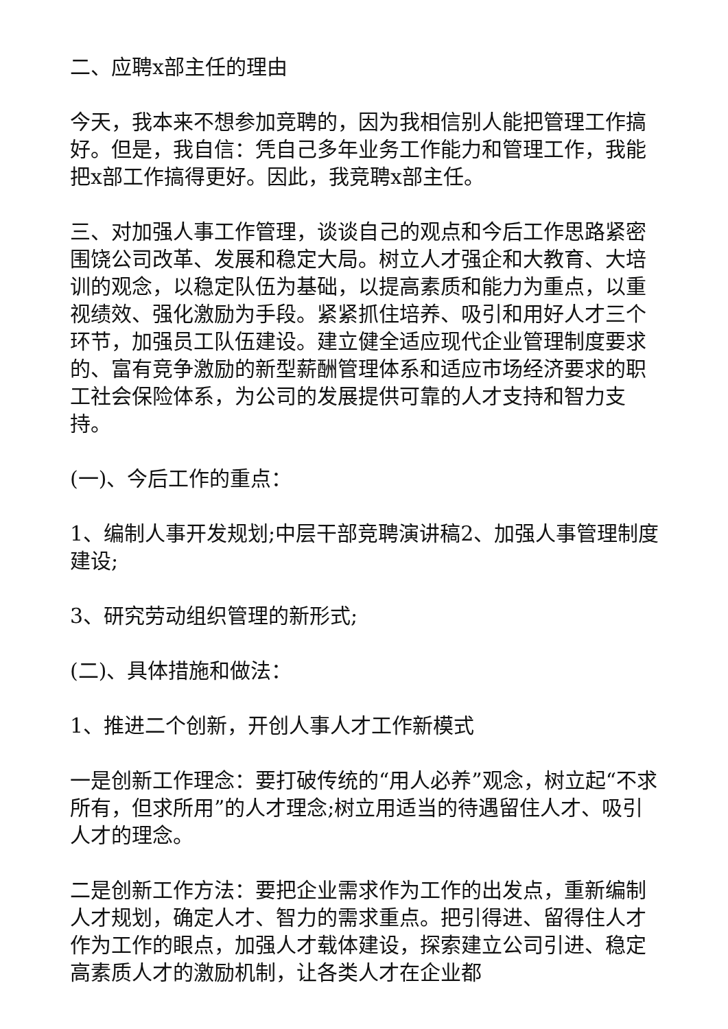二、应聘x部主任的理由
今天，我本来不想参加竞聘的，因为我相信别人能把管理工作搞好。但是，我自信：凭自己多年业务工作能力和管理工作，我能把x部工作搞得更好。因此，我竞聘x部主任。
三、对加强人事工作管理，谈谈自己的观点和今后工作思路紧密围饶公司改革、发展和稳定大局。树立人才强企和大教育、大培训的观念，以稳定队伍为基础，以提高素质和能力为重点，以重视绩效、强化激励为手段。紧紧抓住培养、吸引和用好人才三个环节，加强员工队伍建设。建立健全适应现代企业管理制度要求的、富有竞争激励的新型薪酬管理体系和适应市场经济要求的职工社会保险体系，为公司的发展提供可靠的人才支持和智力支持。
(一)、今后工作的重点：
1、编制人事开发规划;中层干部竞聘演讲稿2、加强人事管理制度建设;
3、研究劳动组织管理的新形式;
(二)、具体措施和做法：
1、推进二个创新，开创人事人才工作新模式
一是创新工作理念：要打破传统的“用人必养”观念，树立起“不求所有，但求所用”的人才理念;树立用适当的待遇留住人才、吸引人才的理念。
二是创新工作方法：要把企业需求作为工作的出发点，重新编制人才规划，确定人才、智力的需求重点。把引得进、留得住人才作为工作的眼点，加强人才载体建设，探索建立公司引进、稳定高素质人才的激励机制，让各类人才在企业都